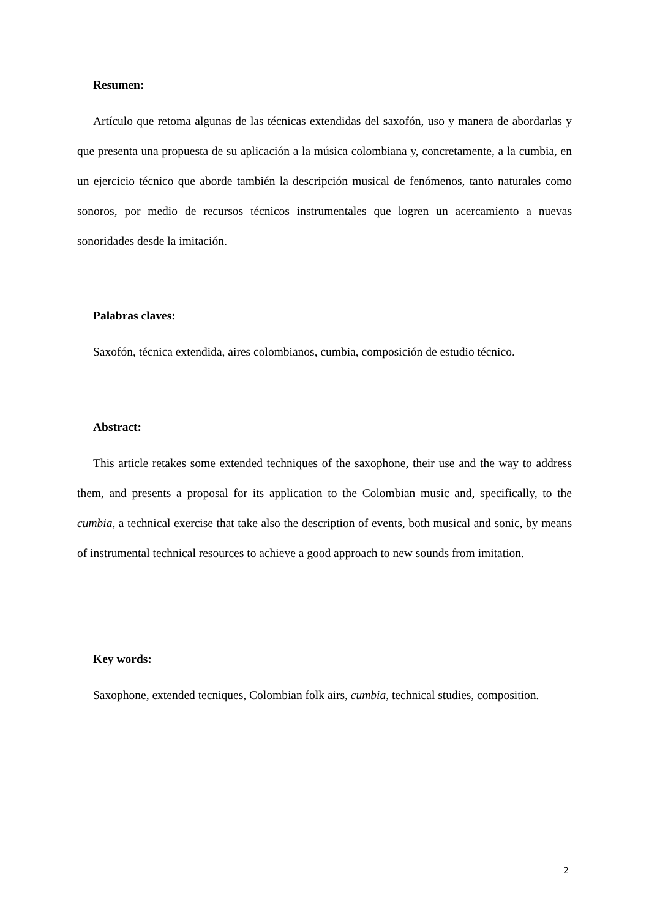Resumen:
Artículo que retoma algunas de las técnicas extendidas del saxofón, uso y manera de abordarlas y que presenta una propuesta de su aplicación a la música colombiana y, concretamente, a la cumbia, en un ejercicio técnico que aborde también la descripción musical de fenómenos, tanto naturales como sonoros, por medio de recursos técnicos instrumentales que logren un acercamiento a nuevas sonoridades desde la imitación.
Palabras claves:
Saxofón, técnica extendida, aires colombianos, cumbia, composición de estudio técnico.
Abstract:
This article retakes some extended techniques of the saxophone, their use and the way to address them, and presents a proposal for its application to the Colombian music and, specifically, to the cumbia, a technical exercise that take also the description of events, both musical and sonic, by means of instrumental technical resources to achieve a good approach to new sounds from imitation.
Key words:
Saxophone, extended tecniques, Colombian folk airs, cumbia, technical studies, composition.
2